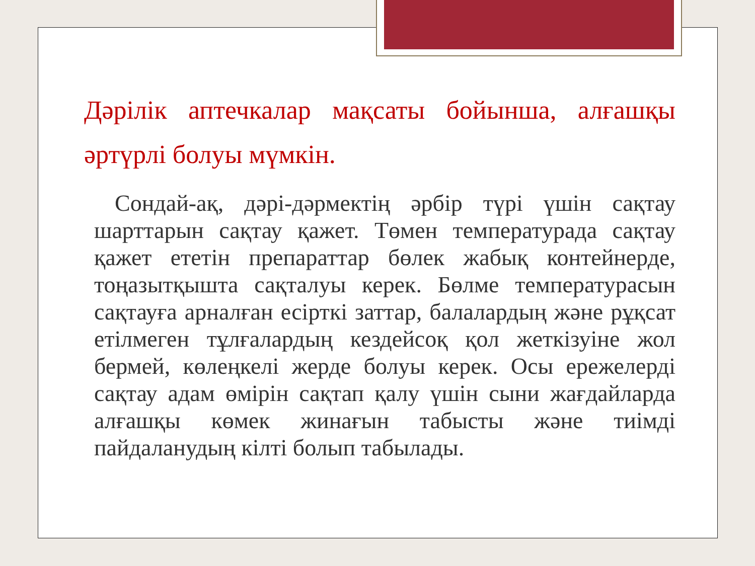Дәрілік аптечкалар мақсаты бойынша, алғашқы әртүрлі болуы мүмкін.
Сондай-ақ, дәрі-дәрмектің әрбір түрі үшін сақтау шарттарын сақтау қажет. Төмен температурада сақтау қажет ететін препараттар бөлек жабық контейнерде, тоңазытқышта сақталуы керек. Бөлме температурасын сақтауға арналған есірткі заттар, балалардың және рұқсат етілмеген тұлғалардың кездейсоқ қол жеткізуіне жол бермей, көлеңкелі жерде болуы керек. Осы ережелерді сақтау адам өмірін сақтап қалу үшін сыни жағдайларда алғашқы көмек жинағын табысты және тиімді пайдаланудың кілті болып табылады.